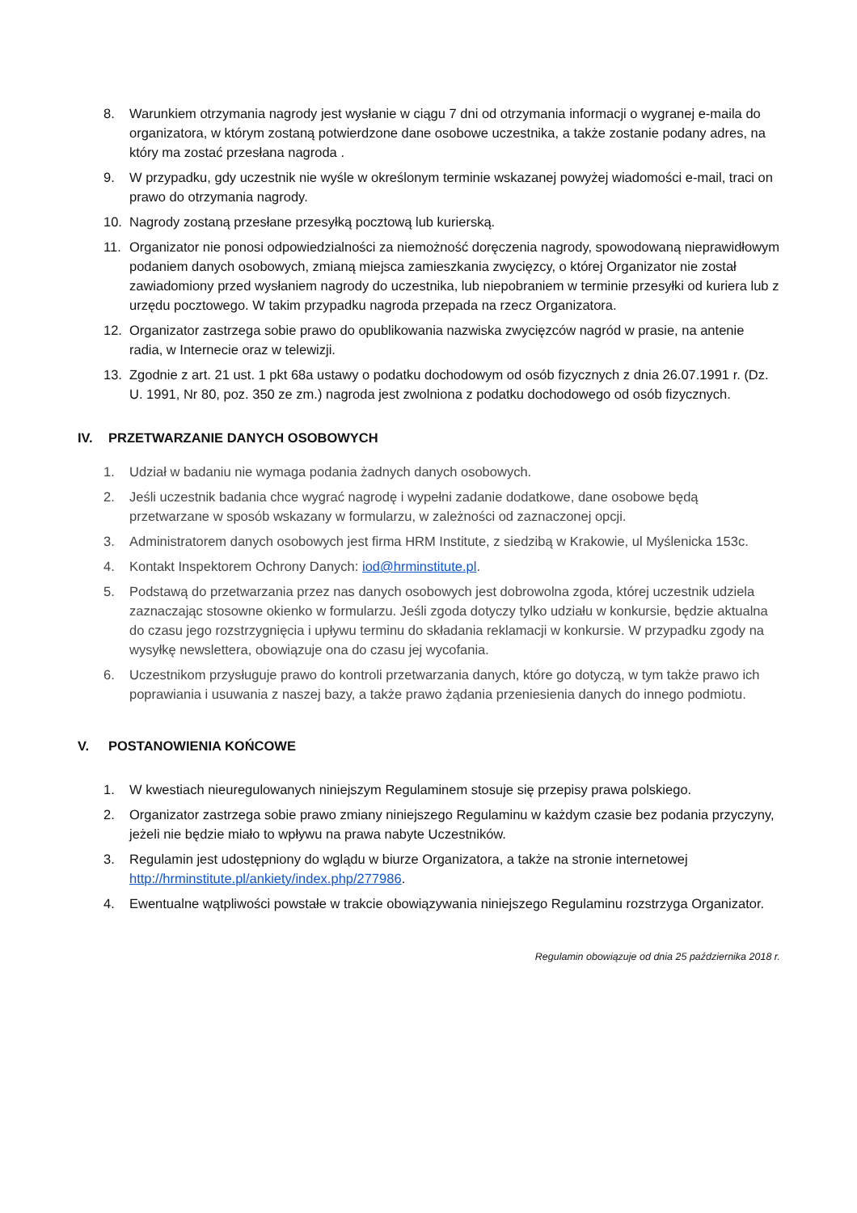8. Warunkiem otrzymania nagrody jest wysłanie w ciągu 7 dni od otrzymania informacji o wygranej e-maila do organizatora, w którym zostaną potwierdzone dane osobowe uczestnika, a także zostanie podany adres, na który ma zostać przesłana nagroda .
9. W przypadku, gdy uczestnik nie wyśle w określonym terminie wskazanej powyżej wiadomości e-mail, traci on prawo do otrzymania nagrody.
10. Nagrody zostaną przesłane przesyłką pocztową lub kurierską.
11. Organizator nie ponosi odpowiedzialności za niemożność doręczenia nagrody, spowodowaną nieprawidłowym podaniem danych osobowych, zmianą miejsca zamieszkania zwycięzcy, o której Organizator nie został zawiadomiony przed wysłaniem nagrody do uczestnika, lub niepobraniem w terminie przesyłki od kuriera lub z urzędu pocztowego. W takim przypadku nagroda przepada na rzecz Organizatora.
12. Organizator zastrzega sobie prawo do opublikowania nazwiska zwycięzców nagród w prasie, na antenie radia, w Internecie oraz w telewizji.
13. Zgodnie z art. 21 ust. 1 pkt 68a ustawy o podatku dochodowym od osób fizycznych z dnia 26.07.1991 r. (Dz. U. 1991, Nr 80, poz. 350 ze zm.) nagroda jest zwolniona z podatku dochodowego od osób fizycznych.
IV. PRZETWARZANIE DANYCH OSOBOWYCH
1. Udział w badaniu nie wymaga podania żadnych danych osobowych.
2. Jeśli uczestnik badania chce wygrać nagrodę i wypełni zadanie dodatkowe, dane osobowe będą przetwarzane w sposób wskazany w formularzu, w zależności od zaznaczonej opcji.
3. Administratorem danych osobowych jest firma HRM Institute, z siedzibą w Krakowie, ul Myślenicka 153c.
4. Kontakt Inspektorem Ochrony Danych: iod@hrminstitute.pl.
5. Podstawą do przetwarzania przez nas danych osobowych jest dobrowolna zgoda, której uczestnik udziela zaznaczając stosowne okienko w formularzu. Jeśli zgoda dotyczy tylko udziału w konkursie, będzie aktualna do czasu jego rozstrzygnięcia i upływu terminu do składania reklamacji w konkursie. W przypadku zgody na wysyłkę newslettera, obowiązuje ona do czasu jej wycofania.
6. Uczestnikom przysługuje prawo do kontroli przetwarzania danych, które go dotyczą, w tym także prawo ich poprawiania i usuwania z naszej bazy, a także prawo żądania przeniesienia danych do innego podmiotu.
V. POSTANOWIENIA KOŃCOWE
1. W kwestiach nieuregulowanych niniejszym Regulaminem stosuje się przepisy prawa polskiego.
2. Organizator zastrzega sobie prawo zmiany niniejszego Regulaminu w każdym czasie bez podania przyczyny, jeżeli nie będzie miało to wpływu na prawa nabyte Uczestników.
3. Regulamin jest udostępniony do wglądu w biurze Organizatora, a także na stronie internetowej http://hrminstitute.pl/ankiety/index.php/277986.
4. Ewentualne wątpliwości powstałe w trakcie obowiązywania niniejszego Regulaminu rozstrzyga Organizator.
Regulamin obowiązuje od dnia 25 października 2018 r.